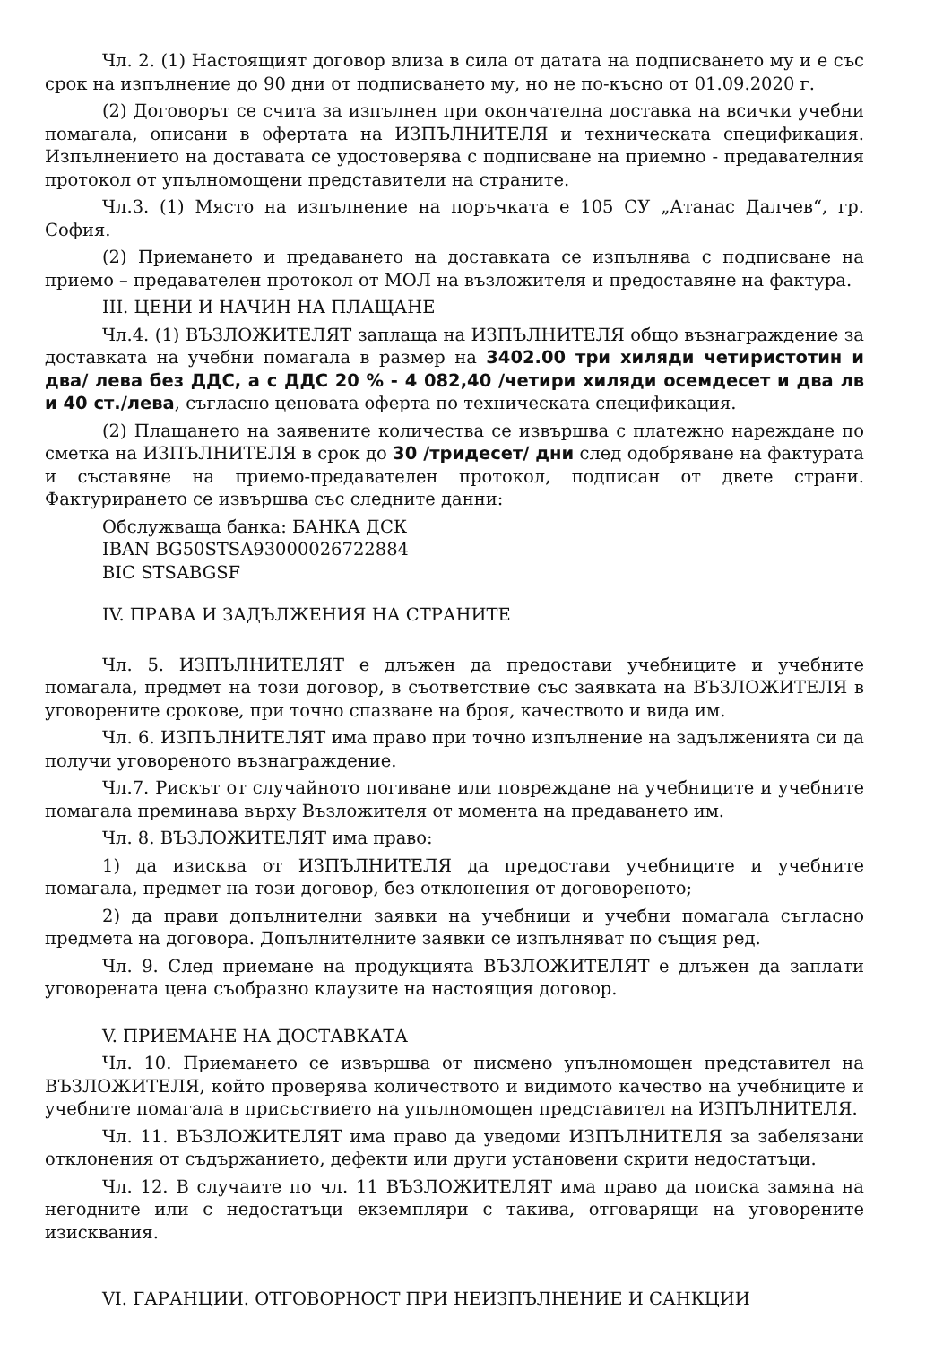Чл. 2. (1) Настоящият договор влиза в сила от датата на подписването му и е със срок на изпълнение до 90 дни от подписването му, но не по-късно от 01.09.2020 г.
(2) Договорът се счита за изпълнен при окончателна доставка на всички учебни помагала, описани в офертата на ИЗПЪЛНИТЕЛЯ и техническата спецификация. Изпълнението на доставата се удостоверява с подписване на приемно - предавателния протокол от упълномощени представители на страните.
Чл.3. (1) Място на изпълнение на поръчката е 105 СУ „Атанас Далчев“, гр. София.
(2) Приемането и предаването на доставката се изпълнява с подписване на приемо – предавателен протокол от МОЛ на възложителя и предоставяне на фактура.
III. ЦЕНИ И НАЧИН НА ПЛАЩАНЕ
Чл.4. (1) ВЪЗЛОЖИТЕЛЯТ заплаща на ИЗПЪЛНИТЕЛЯ общо възнаграждение за доставката на учебни помагала в размер на 3402.00 три хиляди четиристотин и два/ лева без ДДС, а с ДДС 20 % - 4 082,40 /четири хиляди осемдесет и два лв и 40 ст./лева, съгласно ценовата оферта по техническата спецификация.
(2) Плащането на заявените количества се извършва с платежно нареждане по сметка на ИЗПЪЛНИТЕЛЯ в срок до 30 /тридесет/ дни след одобряване на фактурата и съставяне на приемо-предавателен протокол, подписан от двете страни. Фактурирането се извършва със следните данни:
Обслужваща банка: БАНКА ДСК
IBAN BG50STSA93000026722884
BIC STSABGSF
IV. ПРАВА И ЗАДЪЛЖЕНИЯ НА СТРАНИТЕ
Чл. 5. ИЗПЪЛНИТЕЛЯТ е длъжен да предостави учебниците и учебните помагала, предмет на този договор, в съответствие със заявката на ВЪЗЛОЖИТЕЛЯ в уговорените срокове, при точно спазване на броя, качеството и вида им.
Чл. 6. ИЗПЪЛНИТЕЛЯТ има право при точно изпълнение на задълженията си да получи уговореното възнаграждение.
Чл.7. Рискът от случайното погиване или повреждане на учебниците и учебните помагала преминава върху Възложителя от момента на предаването им.
Чл. 8. ВЪЗЛОЖИТЕЛЯТ има право:
1) да изисква от ИЗПЪЛНИТЕЛЯ да предостави учебниците и учебните помагала, предмет на този договор, без отклонения от договореното;
2) да прави допълнителни заявки на учебници и учебни помагала съгласно предмета на договора. Допълнителните заявки се изпълняват по същия ред.
Чл. 9. След приемане на продукцията ВЪЗЛОЖИТЕЛЯТ е длъжен да заплати уговорената цена съобразно клаузите на настоящия договор.
V. ПРИЕМАНЕ НА ДОСТАВКАТА
Чл. 10. Приемането се извършва от писмено упълномощен представител на ВЪЗЛОЖИТЕЛЯ, който проверява количеството и видимото качество на учебниците и учебните помагала в присъствието на упълномощен представител на ИЗПЪЛНИТЕЛЯ.
Чл. 11. ВЪЗЛОЖИТЕЛЯТ има право да уведоми ИЗПЪЛНИТЕЛЯ за забелязани отклонения от съдържанието, дефекти или други установени скрити недостатъци.
Чл. 12. В случаите по чл. 11 ВЪЗЛОЖИТЕЛЯТ има право да поиска замяна на негодните или с недостатъци екземпляри с такива, отговарящи на уговорените изисквания.
VI. ГАРАНЦИИ. ОТГОВОРНОСТ ПРИ НЕИЗПЪЛНЕНИЕ И САНКЦИИ